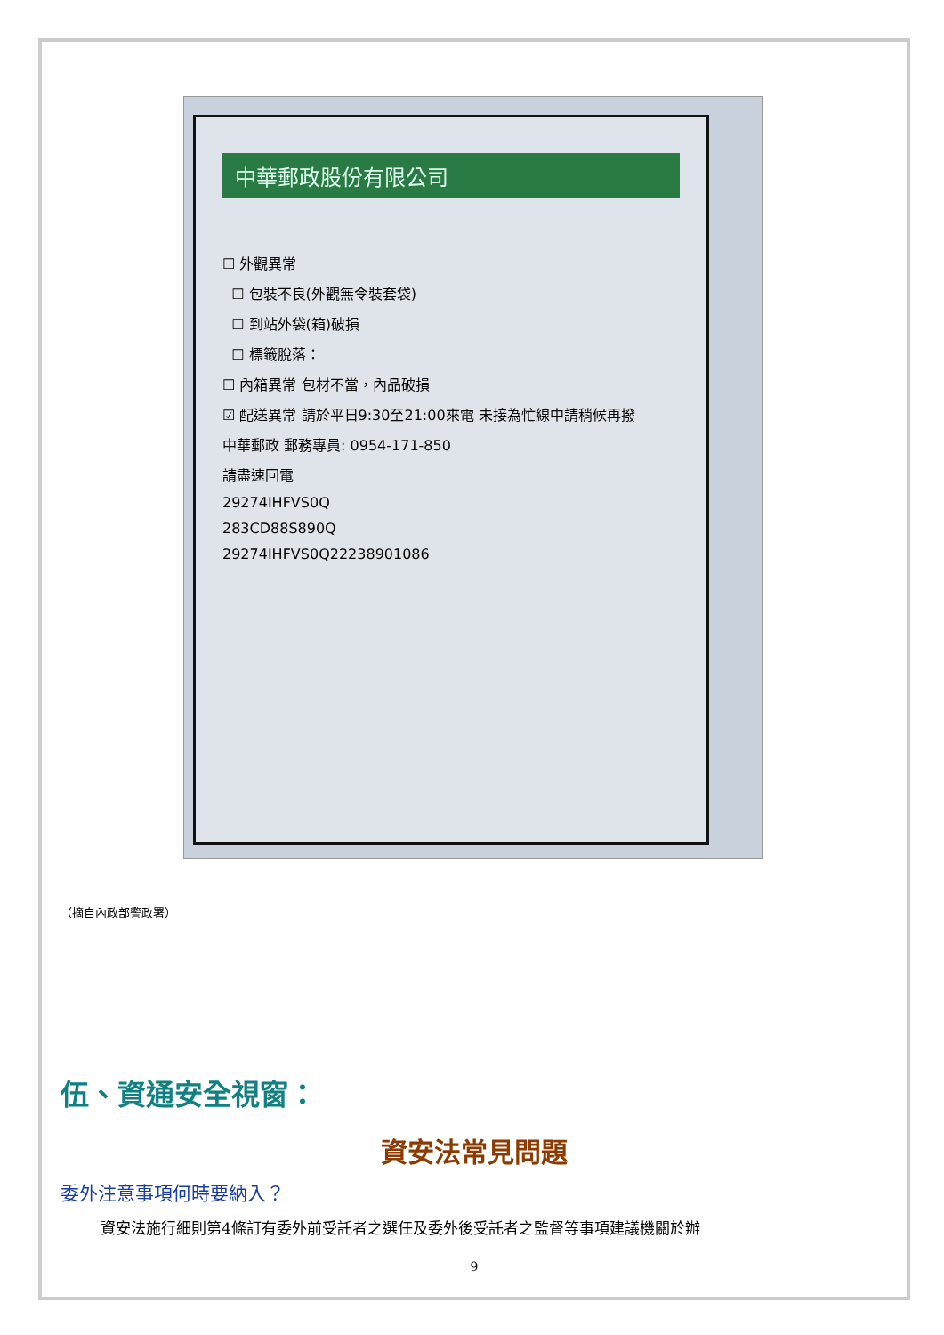中華郵政股份有限公司
☐ 外觀異常
☐ 包裝不良(外觀無令裝套袋)
☐ 到站外袋(箱)破損
☐ 標籤脫落：
☐ 內箱異常 包材不當，內品破損
☑ 配送異常 請於平日9:30至21:00來電 未接為忙線中請稍候再撥
中華郵政 郵務專員: 0954-171-850
請盡速回電
29274IHFVS0Q
283CD88S890Q
29274IHFVS0Q22238901086
（摘自內政部警政署）
伍、資通安全視窗：
資安法常見問題
委外注意事項何時要納入？
資安法施行細則第4條訂有委外前受託者之選任及委外後受託者之監督等事項建議機關於辦
9